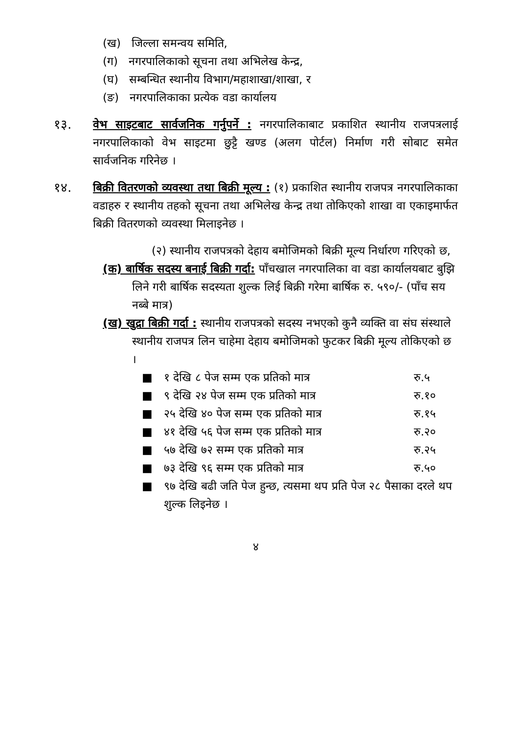(ख) जिल्ला समन्वय समिति,
(ग) नगरपालिकाको सूचना तथा अभिलेख केन्द्र,
(घ) सम्बन्धित स्थानीय विभाग/महाशाखा/शाखा, र
(ङ) नगरपालिकाका प्रत्येक वडा कार्यालय
१३. वेभ साइटबाट सार्वजनिक गर्नुपर्ने : नगरपालिकाबाट प्रकाशित स्थानीय राजपत्रलाई नगरपालिकाको वेभ साइटमा छुट्टै खण्ड (अलग पोर्टल) निर्माण गरी सोबाट समेत सार्वजनिक गरिनेछ ।
१४. बिक्री वितरणको व्यवस्था तथा बिक्री मूल्य : (१) प्रकाशित स्थानीय राजपत्र नगरपालिकाका वडाहरु र स्थानीय तहको सूचना तथा अभिलेख केन्द्र तथा तोकिएको शाखा वा एकाइमार्फत बिक्री वितरणको व्यवस्था मिलाइनेछ ।
(२) स्थानीय राजपत्रको देहाय बमोजिमको बिक्री मूल्य निर्धारण गरिएको छ,
(क) बार्षिक सदस्य बनाई बिक्री गर्दा: पाँचखाल नगरपालिका वा वडा कार्यालयबाट बुझि लिने गरी बार्षिक सदस्यता शुल्क लिई बिक्री गरेमा बार्षिक रु. ५९०/- (पाँच सय नब्बे मात्र)
(ख) खुद्रा बिक्री गर्दा : स्थानीय राजपत्रको सदस्य नभएको कुनै व्यक्ति वा संघ संस्थाले स्थानीय राजपत्र लिन चाहेमा देहाय बमोजिमको फुटकर बिक्री मूल्य तोकिएको छ ।
■ १ देखि ८ पेज सम्म एक प्रतिको मात्र रु.५
■ ९ देखि २४ पेज सम्म एक प्रतिको मात्र रु.१०
■ २५ देखि ४० पेज सम्म एक प्रतिको मात्र रु.१५
■ ४१ देखि ५६ पेज सम्म एक प्रतिको मात्र रु.२०
■ ५७ देखि ७२ सम्म एक प्रतिको मात्र रु.२५
■ ७३ देखि ९६ सम्म एक प्रतिको मात्र रु.५०
■ ९७ देखि बढी जति पेज हुन्छ, त्यसमा थप प्रति पेज २८ पैसाका दरले थप शुल्क लिइनेछ ।
४